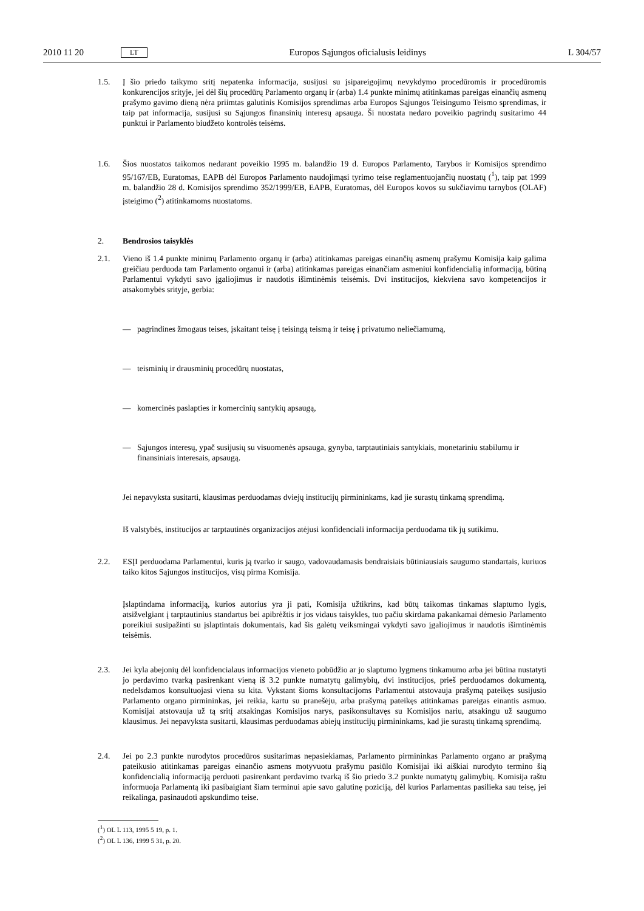2010 11 20 LT Europos Sąjungos oficialusis leidinys L 304/57
1.5. Į šio priedo taikymo sritį nepatenka informacija, susijusi su įsipareigojimų nevykdymo procedūromis ir procedūromis konkurencijos srityje, jei dėl šių procedūrų Parlamento organų ir (arba) 1.4 punkte minimų atitinkamas pareigas einančių asmenų prašymo gavimo dieną nėra priimtas galutinis Komisijos sprendimas arba Europos Sąjungos Teisingumo Teismo sprendimas, ir taip pat informacija, susijusi su Sąjungos finansinių interesų apsauga. Ši nuostata nedaro poveikio pagrindų susitarimo 44 punktui ir Parlamento biudžeto kontrolės teisėms.
1.6. Šios nuostatos taikomos nedarant poveikio 1995 m. balandžio 19 d. Europos Parlamento, Tarybos ir Komisijos sprendimo 95/167/EB, Euratomas, EAPB dėl Europos Parlamento naudojimąsi tyrimo teise reglamentuojančių nuostatų (<sup>1</sup>), taip pat 1999 m. balandžio 28 d. Komisijos sprendimo 352/1999/EB, EAPB, Euratomas, dėl Europos kovos su sukčiavimu tarnybos (OLAF) įsteigimo (<sup>2</sup>) atitinkamoms nuostatoms.
2. Bendrosios taisyklės
2.1. Vieno iš 1.4 punkte minimų Parlamento organų ir (arba) atitinkamas pareigas einančių asmenų prašymu Komisija kaip galima greičiau perduoda tam Parlamento organui ir (arba) atitinkamas pareigas einančiam asmeniui konfidencialią informaciją, būtiną Parlamentui vykdyti savo įgaliojimus ir naudotis išimtinėmis teisėmis. Dvi institucijos, kiekviena savo kompetencijos ir atsakomybės srityje, gerbia:
— pagrindines žmogaus teises, įskaitant teisę į teisingą teismą ir teisę į privatumo neliečiamumą,
— teisminių ir drausminių procedūrų nuostatas,
— komercinės paslapties ir komercinių santykių apsaugą,
— Sąjungos interesų, ypač susijusių su visuomenės apsauga, gynyba, tarptautiniais santykiais, monetariniu stabilumu ir finansiniais interesais, apsaugą.
Jei nepavyksta susitarti, klausimas perduodamas dviejų institucijų pirmininkams, kad jie surastų tinkamą sprendimą.
Iš valstybės, institucijos ar tarptautinės organizacijos atėjusi konfidenciali informacija perduodama tik jų sutikimu.
2.2. ESĮI perduodama Parlamentui, kuris ją tvarko ir saugo, vadovaudamasis bendraisiais būtiniausiais saugumo standartais, kuriuos taiko kitos Sąjungos institucijos, visų pirma Komisija.
Įslaptindama informaciją, kurios autorius yra ji pati, Komisija užtikrins, kad būtų taikomas tinkamas slaptumo lygis, atsižvelgiant į tarptautinius standartus bei apibrėžtis ir jos vidaus taisykles, tuo pačiu skirdama pakankamai dėmesio Parlamento poreikiui susipažinti su įslaptintais dokumentais, kad šis galėtų veiksmingai vykdyti savo įgaliojimus ir naudotis išimtinėmis teisėmis.
2.3. Jei kyla abejonių dėl konfidencialaus informacijos vieneto pobūdžio ar jo slaptumo lygmens tinkamumo arba jei būtina nustatyti jo perdavimo tvarką pasirenkant vieną iš 3.2 punkte numatytų galimybių, dvi institucijos, prieš perduodamos dokumentą, nedelsdamos konsultuojasi viena su kita. Vykstant šioms konsultacijoms Parlamentui atstovauja prašymą pateikęs susijusio Parlamento organo pirmininkas, jei reikia, kartu su pranešėju, arba prašymą pateikęs atitinkamas pareigas einantis asmuo. Komisijai atstovauja už tą sritį atsakingas Komisijos narys, pasikonsultavęs su Komisijos nariu, atsakingu už saugumo klausimus. Jei nepavyksta susitarti, klausimas perduodamas abiejų institucijų pirmininkams, kad jie surastų tinkamą sprendimą.
2.4. Jei po 2.3 punkte nurodytos procedūros susitarimas nepasiekiamas, Parlamento pirmininkas Parlamento organo ar prašymą pateikusio atitinkamas pareigas einančio asmens motyvuotu prašymu pasiūlo Komisijai iki aiškiai nurodyto termino šią konfidencialią informaciją perduoti pasirenkant perdavimo tvarką iš šio priedo 3.2 punkte numatytų galimybių. Komisija raštu informuoja Parlamentą iki pasibaigiant šiam terminui apie savo galutinę poziciją, dėl kurios Parlamentas pasilieka sau teisę, jei reikalinga, pasinaudoti apskundimo teise.
(<sup>1</sup>) OL L 113, 1995 5 19, p. 1.
(<sup>2</sup>) OL L 136, 1999 5 31, p. 20.